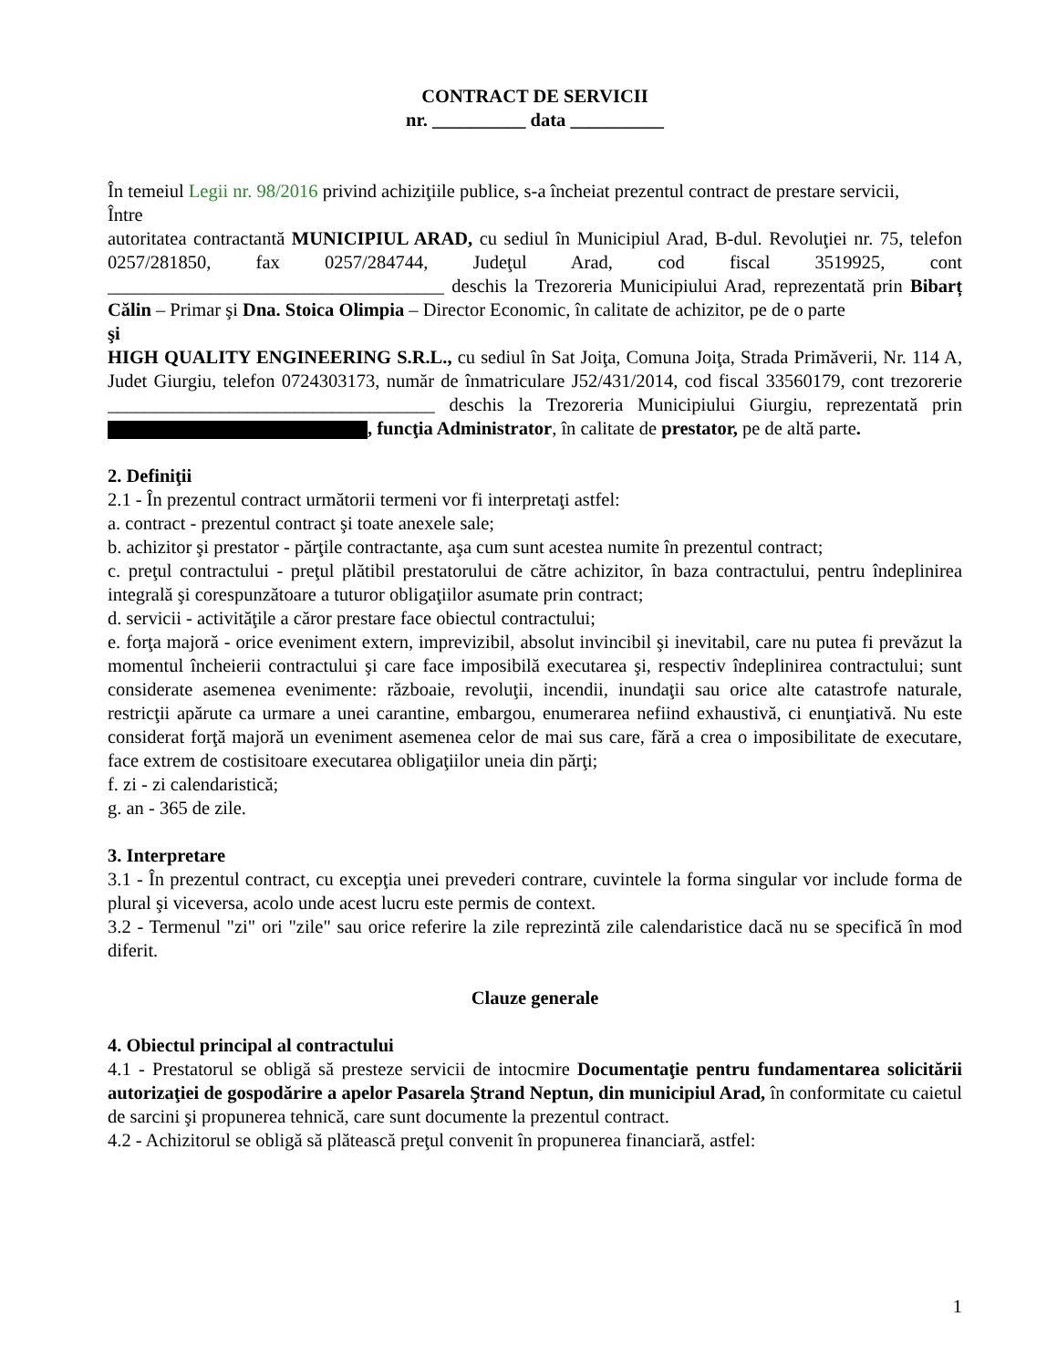CONTRACT DE SERVICII
nr. __________ data __________
În temeiul Legii nr. 98/2016 privind achiziţiile publice, s-a încheiat prezentul contract de prestare servicii,
Între
autoritatea contractantă MUNICIPIUL ARAD, cu sediul în Municipiul Arad, B-dul. Revoluţiei nr. 75, telefon 0257/281850, fax 0257/284744, Judeţul Arad, cod fiscal 3519925, cont ____________________________________ deschis la Trezoreria Municipiului Arad, reprezentată prin Bibarț Călin – Primar şi Dna. Stoica Olimpia – Director Economic, în calitate de achizitor, pe de o parte
şi
HIGH QUALITY ENGINEERING S.R.L., cu sediul în Sat Joiţa, Comuna Joiţa, Strada Primăverii, Nr. 114 A, Judet Giurgiu, telefon 0724303173, număr de înmatriculare J52/431/2014, cod fiscal 33560179, cont trezorerie ___________________________________ deschis la Trezoreria Municipiului Giurgiu, reprezentată prin , funcţia Administrator, în calitate de prestator, pe de altă parte.
2. Definiţii
2.1 - În prezentul contract următorii termeni vor fi interpretaţi astfel:
a. contract - prezentul contract şi toate anexele sale;
b. achizitor şi prestator - părţile contractante, aşa cum sunt acestea numite în prezentul contract;
c. preţul contractului - preţul plătibil prestatorului de către achizitor, în baza contractului, pentru îndeplinirea integrală şi corespunzătoare a tuturor obligaţiilor asumate prin contract;
d. servicii - activităţile a căror prestare face obiectul contractului;
e. forţa majoră - orice eveniment extern, imprevizibil, absolut invincibil şi inevitabil, care nu putea fi prevăzut la momentul încheierii contractului şi care face imposibilă executarea şi, respectiv îndeplinirea contractului; sunt considerate asemenea evenimente: războaie, revoluţii, incendii, inundaţii sau orice alte catastrofe naturale, restricţii apărute ca urmare a unei carantine, embargou, enumerarea nefiind exhaustivă, ci enunţiativă. Nu este considerat forţă majoră un eveniment asemenea celor de mai sus care, fără a crea o imposibilitate de executare, face extrem de costisitoare executarea obligaţiilor uneia din părţi;
f. zi - zi calendaristică;
g. an - 365 de zile.
3. Interpretare
3.1 - În prezentul contract, cu excepţia unei prevederi contrare, cuvintele la forma singular vor include forma de plural şi viceversa, acolo unde acest lucru este permis de context.
3.2 - Termenul "zi" ori "zile" sau orice referire la zile reprezintă zile calendaristice dacă nu se specifică în mod diferit.
Clauze generale
4. Obiectul principal al contractului
4.1 - Prestatorul se obligă să presteze servicii de intocmire Documentaţie pentru fundamentarea solicitării autorizaţiei de gospodărire a apelor Pasarela Ştrand Neptun, din municipiul Arad, în conformitate cu caietul de sarcini şi propunerea tehnică, care sunt documente la prezentul contract.
4.2 - Achizitorul se obligă să plătească preţul convenit în propunerea financiară, astfel:
1